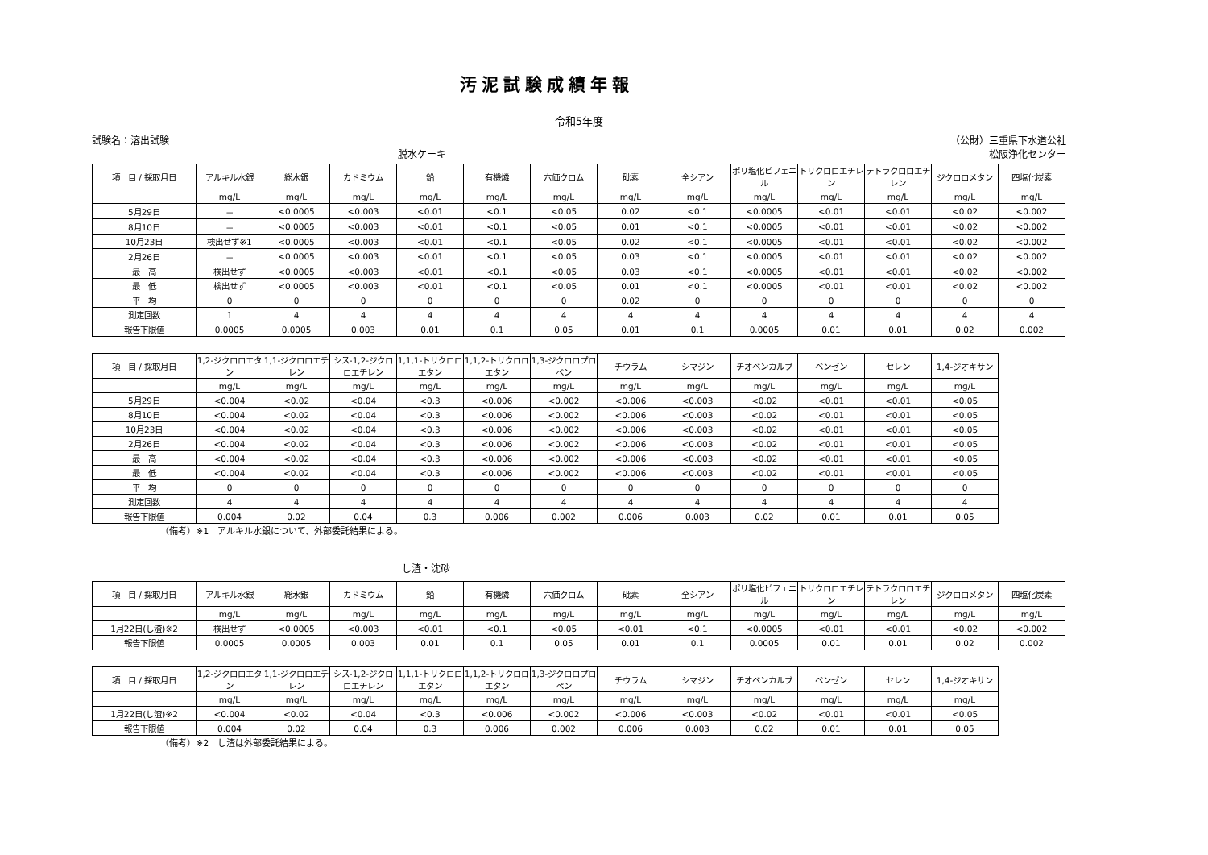汚泥試験成績年報
令和5年度
試験名：溶出試験 （公財）三重県下水道公社
脱水ケーキ 松阪浄化センター
| 項 目 / 採取月日 | アルキル水銀 | 総水銀 | カドミウム | 鉛 | 有機燐 | 六価クロム | 砒素 | 全シアン | ポリ塩化ビフェニル | トリクロロエチレン | テトラクロロエチレン | ジクロロメタン | 四塩化炭素 |
| --- | --- | --- | --- | --- | --- | --- | --- | --- | --- | --- | --- | --- | --- |
| | mg/L | mg/L | mg/L | mg/L | mg/L | mg/L | mg/L | mg/L | mg/L | mg/L | mg/L | mg/L | mg/L |
| 5月29日 | － | <0.0005 | <0.003 | <0.01 | <0.1 | <0.05 | 0.02 | <0.1 | <0.0005 | <0.01 | <0.01 | <0.02 | <0.002 |
| 8月10日 | － | <0.0005 | <0.003 | <0.01 | <0.1 | <0.05 | 0.01 | <0.1 | <0.0005 | <0.01 | <0.01 | <0.02 | <0.002 |
| 10月23日 | 検出せず※1 | <0.0005 | <0.003 | <0.01 | <0.1 | <0.05 | 0.02 | <0.1 | <0.0005 | <0.01 | <0.01 | <0.02 | <0.002 |
| 2月26日 | － | <0.0005 | <0.003 | <0.01 | <0.1 | <0.05 | 0.03 | <0.1 | <0.0005 | <0.01 | <0.01 | <0.02 | <0.002 |
| 最 高 | 検出せず | <0.0005 | <0.003 | <0.01 | <0.1 | <0.05 | 0.03 | <0.1 | <0.0005 | <0.01 | <0.01 | <0.02 | <0.002 |
| 最 低 | 検出せず | <0.0005 | <0.003 | <0.01 | <0.1 | <0.05 | 0.01 | <0.1 | <0.0005 | <0.01 | <0.01 | <0.02 | <0.002 |
| 平 均 | 0 | 0 | 0 | 0 | 0 | 0 | 0.02 | 0 | 0 | 0 | 0 | 0 | 0 |
| 測定回数 | 1 | 4 | 4 | 4 | 4 | 4 | 4 | 4 | 4 | 4 | 4 | 4 | 4 |
| 報告下限値 | 0.0005 | 0.0005 | 0.003 | 0.01 | 0.1 | 0.05 | 0.01 | 0.1 | 0.0005 | 0.01 | 0.01 | 0.02 | 0.002 |
| 項 目 / 採取月日 | 1,2-ジクロロエタン | 1,1-ジクロロエチレン | シス-1,2-ジクロロエチレン | 1,1,1-トリクロロエタン | 1,1,2-トリクロロエタン | 1,3-ジクロロプロペン | チウラム | シマジン | チオベンカルブ | ベンゼン | セレン | 1,4-ジオキサン |
| --- | --- | --- | --- | --- | --- | --- | --- | --- | --- | --- | --- | --- |
| | mg/L | mg/L | mg/L | mg/L | mg/L | mg/L | mg/L | mg/L | mg/L | mg/L | mg/L | mg/L |
| 5月29日 | <0.004 | <0.02 | <0.04 | <0.3 | <0.006 | <0.002 | <0.006 | <0.003 | <0.02 | <0.01 | <0.01 | <0.05 |
| 8月10日 | <0.004 | <0.02 | <0.04 | <0.3 | <0.006 | <0.002 | <0.006 | <0.003 | <0.02 | <0.01 | <0.01 | <0.05 |
| 10月23日 | <0.004 | <0.02 | <0.04 | <0.3 | <0.006 | <0.002 | <0.006 | <0.003 | <0.02 | <0.01 | <0.01 | <0.05 |
| 2月26日 | <0.004 | <0.02 | <0.04 | <0.3 | <0.006 | <0.002 | <0.006 | <0.003 | <0.02 | <0.01 | <0.01 | <0.05 |
| 最 高 | <0.004 | <0.02 | <0.04 | <0.3 | <0.006 | <0.002 | <0.006 | <0.003 | <0.02 | <0.01 | <0.01 | <0.05 |
| 最 低 | <0.004 | <0.02 | <0.04 | <0.3 | <0.006 | <0.002 | <0.006 | <0.003 | <0.02 | <0.01 | <0.01 | <0.05 |
| 平 均 | 0 | 0 | 0 | 0 | 0 | 0 | 0 | 0 | 0 | 0 | 0 | 0 |
| 測定回数 | 4 | 4 | 4 | 4 | 4 | 4 | 4 | 4 | 4 | 4 | 4 | 4 |
| 報告下限値 | 0.004 | 0.02 | 0.04 | 0.3 | 0.006 | 0.002 | 0.006 | 0.003 | 0.02 | 0.01 | 0.01 | 0.05 |
（備考）※1　アルキル水銀について、外部委託結果による。
し渣・沈砂
| 項 目 / 採取月日 | アルキル水銀 | 総水銀 | カドミウム | 鉛 | 有機燐 | 六価クロム | 砒素 | 全シアン | ポリ塩化ビフェニル | トリクロロエチレン | テトラクロロエチレン | ジクロロメタン | 四塩化炭素 |
| --- | --- | --- | --- | --- | --- | --- | --- | --- | --- | --- | --- | --- | --- |
| | mg/L | mg/L | mg/L | mg/L | mg/L | mg/L | mg/L | mg/L | mg/L | mg/L | mg/L | mg/L | mg/L |
| 1月22日(し渣)※2 | 検出せず | <0.0005 | <0.003 | <0.01 | <0.1 | <0.05 | <0.01 | <0.1 | <0.0005 | <0.01 | <0.01 | <0.02 | <0.002 |
| 報告下限値 | 0.0005 | 0.0005 | 0.003 | 0.01 | 0.1 | 0.05 | 0.01 | 0.1 | 0.0005 | 0.01 | 0.01 | 0.02 | 0.002 |
| 項 目 / 採取月日 | 1,2-ジクロロエタン | 1,1-ジクロロエチレン | シス-1,2-ジクロロエチレン | 1,1,1-トリクロロエタン | 1,1,2-トリクロロエタン | 1,3-ジクロロプロペン | チウラム | シマジン | チオベンカルブ | ベンゼン | セレン | 1,4-ジオキサン |
| --- | --- | --- | --- | --- | --- | --- | --- | --- | --- | --- | --- | --- |
| | mg/L | mg/L | mg/L | mg/L | mg/L | mg/L | mg/L | mg/L | mg/L | mg/L | mg/L | mg/L |
| 1月22日(し渣)※2 | <0.004 | <0.02 | <0.04 | <0.3 | <0.006 | <0.002 | <0.006 | <0.003 | <0.02 | <0.01 | <0.01 | <0.05 |
| 報告下限値 | 0.004 | 0.02 | 0.04 | 0.3 | 0.006 | 0.002 | 0.006 | 0.003 | 0.02 | 0.01 | 0.01 | 0.05 |
（備考）※2　し渣は外部委託結果による。